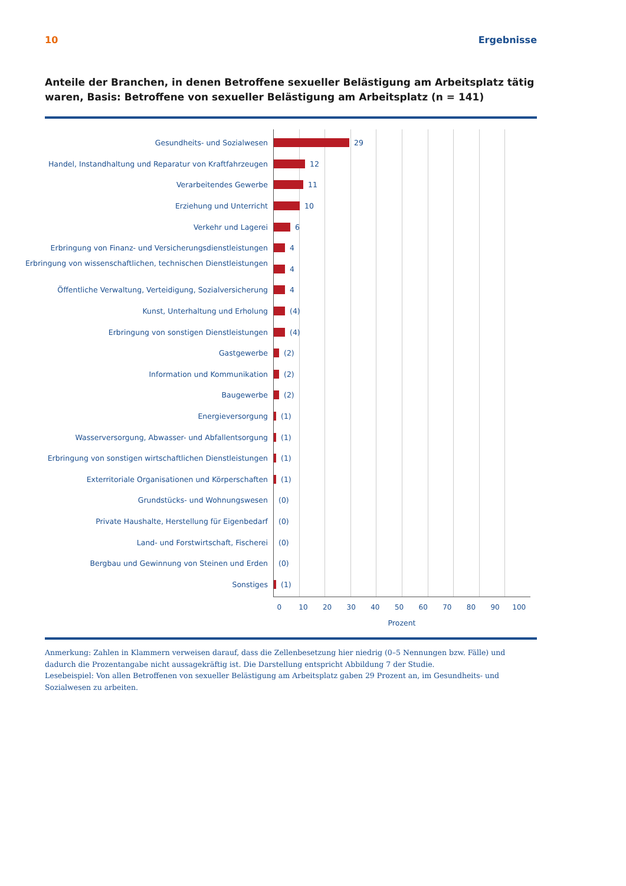10 Ergebnisse
Anteile der Branchen, in denen Betroffene sexueller Belästigung am Arbeitsplatz tätig waren, Basis: Betroffene von sexueller Belästigung am Arbeitsplatz (n = 141)
Gesundheits- und Sozialwesen
Handel, Instandhaltung und Reparatur von Kraftfahrzeugen
Verarbeitendes Gewerbe
Erziehung und Unterricht
Verkehr und Lagerei
Erbringung von Finanz- und Versicherungsdienstleistungen
Erbringung von wissenschaftlichen, technischen Dienstleistungen
Öffentliche Verwaltung, Verteidigung, Sozialversicherung
Kunst, Unterhaltung und Erholung
Erbringung von sonstigen Dienstleistungen
Gastgewerbe
Information und Kommunikation
Baugewerbe
Energieversorgung
Wasserversorgung, Abwasser- und Abfallentsorgung
Erbringung von sonstigen wirtschaftlichen Dienstleistungen
Exterritoriale Organisationen und Körperschaften
Grundstücks- und Wohnungswesen
Private Haushalte, Herstellung für Eigenbedarf
Land- und Forstwirtschaft, Fischerei
Bergbau und Gewinnung von Steinen und Erden
Sonstiges
29
12
11
10
6
4
4
4
(4)
(4)
(2)
(2)
(2)
(1)
(1)
(1)
(1)
(0)
(0)
(0)
(0)
(1)
0 10 20 30 40 50 60 70 80 90 100
Prozent
Anmerkung: Zahlen in Klammern verweisen darauf, dass die Zellenbesetzung hier niedrig (0–5 Nennungen bzw. Fälle) und dadurch die Prozentangabe nicht aussagekräftig ist. Die Darstellung entspricht Abbildung 7 der Studie.
Lesebeispiel: Von allen Betroffenen von sexueller Belästigung am Arbeitsplatz gaben 29 Prozent an, im Gesundheits- und Sozialwesen zu arbeiten.